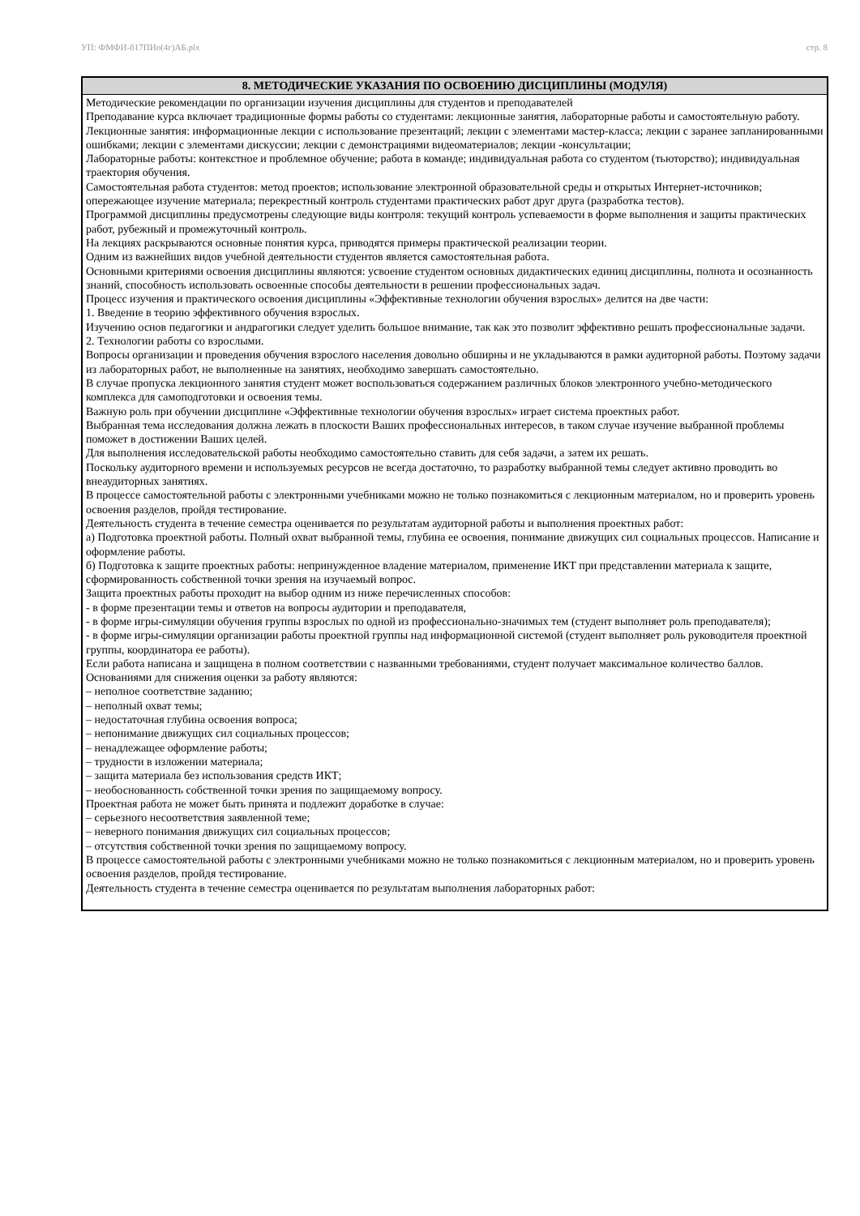УП: ФМФИ-б17ПИо(4г)АБ.plx стр. 8
| 8. МЕТОДИЧЕСКИЕ УКАЗАНИЯ ПО ОСВОЕНИЮ ДИСЦИПЛИНЫ (МОДУЛЯ) |
| --- |
| Методические рекомендации по организации изучения дисциплины для студентов и преподавателей Преподавание курса включает традиционные формы работы со студентами: лекционные занятия, лабораторные работы и самостоятельную работу. Лекционные занятия: информационные лекции с использование презентаций; лекции с элементами мастер-класса; лекции с заранее запланированными ошибками; лекции с элементами дискуссии; лекции с демонстрациями видеоматериалов; лекции -консультации; Лабораторные работы: контекстное и проблемное обучение; работа в команде; индивидуальная работа со студентом (тьюторство); индивидуальная траектория обучения. Самостоятельная работа студентов: метод проектов; использование электронной образовательной среды и открытых Интернет-источников; опережающее изучение материала; перекрестный контроль студентами практических работ друг друга (разработка тестов). Программой дисциплины предусмотрены следующие виды контроля: текущий контроль успеваемости в форме выполнения и защиты практических работ, рубежный и промежуточный контроль. На лекциях раскрываются основные понятия курса, приводятся примеры практической реализации теории. Одним из важнейших видов учебной деятельности студентов является самостоятельная работа. Основными критериями освоения дисциплины являются: усвоение студентом основных дидактических единиц дисциплины, полнота и осознанность знаний, способность использовать освоенные способы деятельности в решении профессиональных задач. Процесс изучения и практического освоения дисциплины «Эффективные технологии обучения взрослых» делится на две части: 1. Введение в теорию эффективного обучения взрослых. Изучению основ педагогики и андрагогики следует уделить большое внимание, так как это позволит эффективно решать профессиональные задачи. 2. Технологии работы со взрослыми. Вопросы организации и проведения обучения взрослого населения довольно обширны и не укладываются в рамки аудиторной работы. Поэтому задачи из лабораторных работ, не выполненные на занятиях, необходимо завершать самостоятельно. В случае пропуска лекционного занятия студент может воспользоваться содержанием различных блоков электронного учебно-методического комплекса для самоподготовки и освоения темы. Важную роль при обучении дисциплине «Эффективные технологии обучения взрослых» играет система проектных работ. Выбранная тема исследования должна лежать в плоскости Ваших профессиональных интересов, в таком случае изучение выбранной проблемы поможет в достижении Ваших целей. Для выполнения исследовательской работы необходимо самостоятельно ставить для себя задачи, а затем их решать. Поскольку аудиторного времени и используемых ресурсов не всегда достаточно, то разработку выбранной темы следует активно проводить во внеаудиторных занятиях. В процессе самостоятельной работы с электронными учебниками можно не только познакомиться с лекционным материалом, но и проверить уровень освоения разделов, пройдя тестирование. Деятельность студента в течение семестра оценивается по результатам аудиторной работы и выполнения проектных работ: а) Подготовка проектной работы. Полный охват выбранной темы, глубина ее освоения, понимание движущих сил социальных процессов. Написание и оформление работы. б) Подготовка к защите проектных работы: непринужденное владение материалом, применение ИКТ при представлении материала к защите, сформированность собственной точки зрения на изучаемый вопрос. Защита проектных работы проходит на выбор одним из ниже перечисленных способов: - в форме презентации темы и ответов на вопросы аудитории и преподавателя, - в форме игры-симуляции обучения группы взрослых по одной из профессионально-значимых тем (студент выполняет роль преподавателя); - в форме игры-симуляции организации работы проектной группы над информационной системой (студент выполняет роль руководителя проектной группы, координатора ее работы). Если работа написана и защищена в полном соответствии с названными требованиями, студент получает максимальное количество баллов. Основаниями для снижения оценки за работу являются: – неполное соответствие заданию; – неполный охват темы; – недостаточная глубина освоения вопроса; – непонимание движущих сил социальных процессов; – ненадлежащее оформление работы; – трудности в изложении материала; – защита материала без использования средств ИКТ; – необоснованность собственной точки зрения по защищаемому вопросу. Проектная работа не может быть принята и подлежит доработке в случае: – серьезного несоответствия заявленной теме; – неверного понимания движущих сил социальных процессов; – отсутствия собственной точки зрения по защищаемому вопросу. В процессе самостоятельной работы с электронными учебниками можно не только познакомиться с лекционным материалом, но и проверить уровень освоения разделов, пройдя тестирование. Деятельность студента в течение семестра оценивается по результатам выполнения лабораторных работ: |